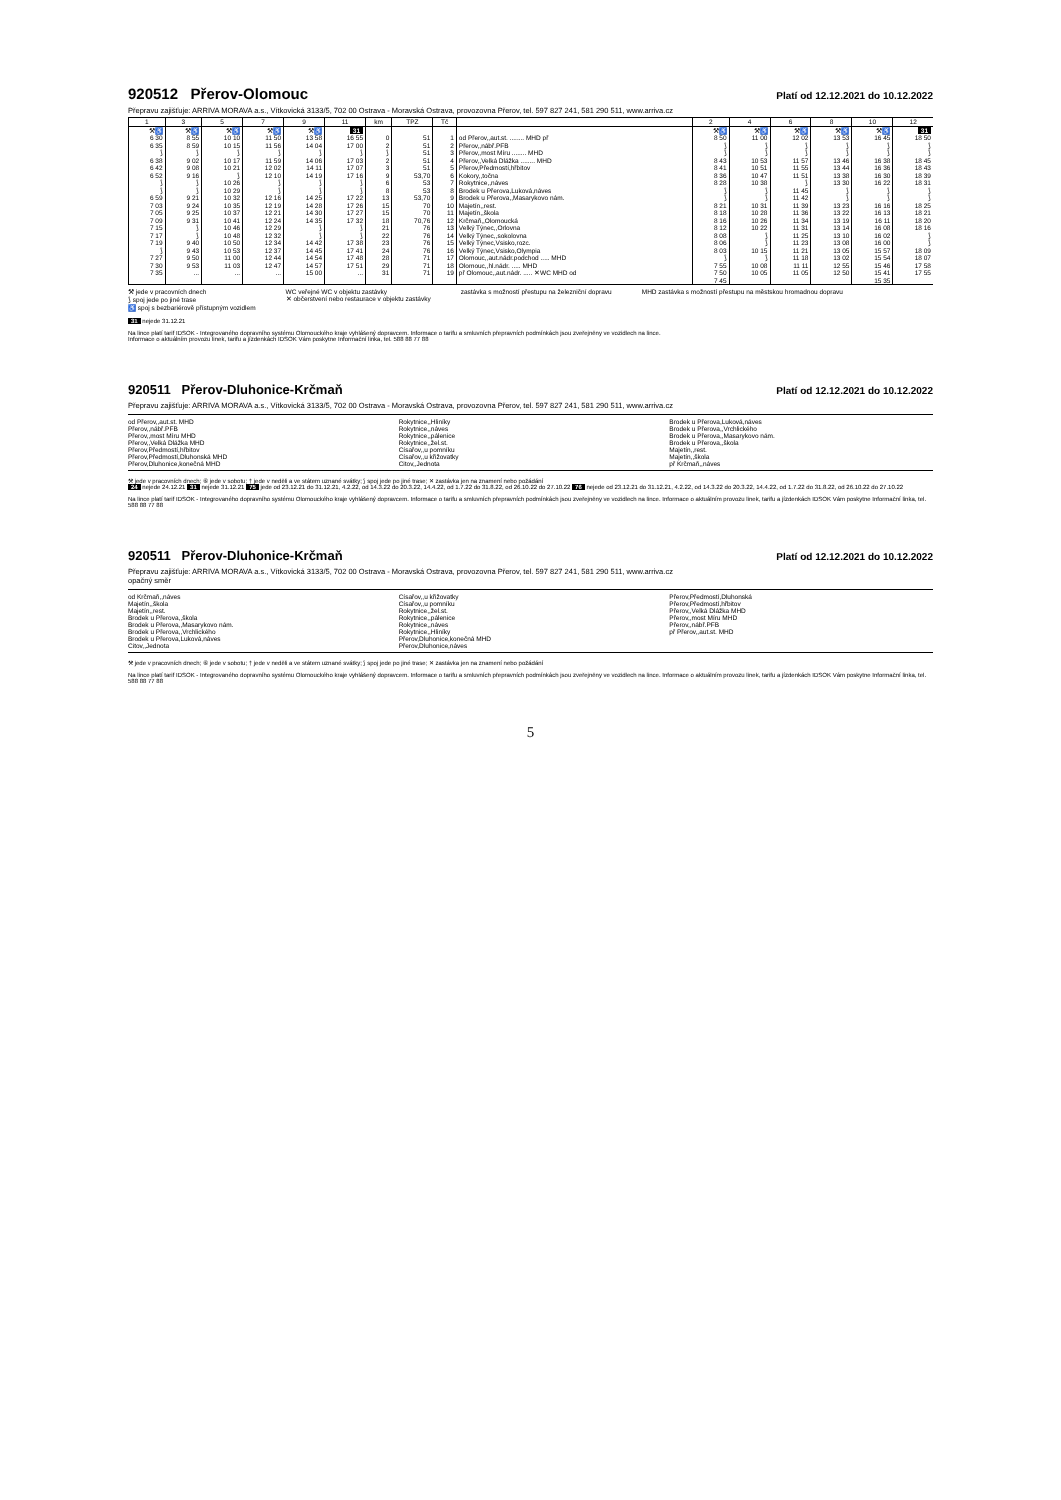920512 Přerov-Olomouc
Platí od 12.12.2021 do 10.12.2022
Přepravu zajišťuje: ARRIVA MORAVA a.s., Vítkovická 3133/5, 702 00 Ostrava - Moravská Ostrava, provozovna Přerov, tel. 597 827 241, 581 290 511, www.arriva.cz
| 1 | 3 | 5 | 7 | 9 | 11 | km | TPZ | Tč | | 2 | 4 | 6 | 8 | 10 | 12 |
| --- | --- | --- | --- | --- | --- | --- | --- | --- | --- | --- | --- | --- | --- | --- | --- |
| ⚒♿ | ⚒♿ | ⚒♿ | ⚒♿ | ⚒♿ | 31 | | | | | ⚒♿ | ⚒♿ | ⚒♿ | ⚒♿ | ⚒♿ | 31 |
| 6 30 | 8 55 | 10 10 | 11 50 | 13 58 | 16 55 | 0 | 51 | 1 | od Přerov,,aut.st. ........ MHD př | 8 50 | 11 00 | 12 02 | 13 53 | 16 45 | 18 50 |
| 6 35 | 8 59 | 10 15 | 11 56 | 14 04 | 17 00 | 2 | 51 | 2 | Přerov,,nábř.PFB | ⟆ | ⟆ | ⟆ | ⟆ | ⟆ | ⟆ |
| ⟆ | ⟆ | ⟆ | ⟆ | ⟆ | ⟆ | ⟆ | 51 | 3 | Přerov,,most Míru ........ MHD | ⟆ | ⟆ | ⟆ | ⟆ | ⟆ | ⟆ |
| 6 38 | 9 02 | 10 17 | 11 59 | 14 06 | 17 03 | 2 | 51 | 4 | Přerov,,Velká Dlážka ........ MHD | 8 43 | 10 53 | 11 57 | 13 46 | 16 38 | 18 45 |
| 6 42 | 9 08 | 10 21 | 12 02 | 14 11 | 17 07 | 3 | 51 | 5 | Přerov,Předmostí,hřbitov | 8 41 | 10 51 | 11 55 | 13 44 | 16 36 | 18 43 |
| 6 52 | 9 16 | ⟆ | 12 10 | 14 19 | 17 16 | 9 | 53,70 | 6 | Kokory,,točna | 8 36 | 10 47 | 11 51 | 13 38 | 16 30 | 18 39 |
| ⟆ | ⟆ | 10 26 | ⟆ | ⟆ | ⟆ | 6 | 53 | 7 | Rokytnice,,náves | 8 28 | 10 38 | ⟆ | 13 30 | 16 22 | 18 31 |
| ⟆ | ⟆ | 10 29 | ⟆ | ⟆ | ⟆ | 8 | 53 | 8 | Brodek u Přerova,Luková,náves | ⟆ | ⟆ | 11 45 | ⟆ | ⟆ | ⟆ |
| 6 59 | 9 21 | 10 32 | 12 16 | 14 25 | 17 22 | 13 | 53,70 | 9 | Brodek u Přerova,,Masarykovo nám. | ⟆ | ⟆ | 11 42 | ⟆ | ⟆ | ⟆ |
| 7 03 | 9 24 | 10 35 | 12 19 | 14 28 | 17 26 | 15 | 70 | 10 | Majetín,,rest. | 8 21 | 10 31 | 11 39 | 13 23 | 16 16 | 18 25 |
| 7 05 | 9 25 | 10 37 | 12 21 | 14 30 | 17 27 | 15 | 70 | 11 | Majetín,,škola | 8 18 | 10 28 | 11 36 | 13 22 | 16 13 | 18 21 |
| 7 09 | 9 31 | 10 41 | 12 24 | 14 35 | 17 32 | 18 | 70,76 | 12 | Krčmaň,,Olomoucká | 8 16 | 10 26 | 11 34 | 13 19 | 16 11 | 18 20 |
| 7 15 | ⟆ | 10 46 | 12 29 | ⟆ | ⟆ | 21 | 76 | 13 | Velký Týnec,,Orlovna | 8 12 | 10 22 | 11 31 | 13 14 | 16 08 | 18 16 |
| 7 17 | ⟆ | 10 48 | 12 32 | ⟆ | ⟆ | 22 | 76 | 14 | Velký Týnec,,sokolovna | 8 08 | ⟆ | 11 25 | 13 10 | 16 02 | ⟆ |
| 7 19 | 9 40 | 10 50 | 12 34 | 14 42 | 17 38 | 23 | 76 | 15 | Velký Týnec,Vsisko,rozc. | 8 06 | ⟆ | 11 23 | 13 08 | 16 00 | ⟆ |
| ⟆ | 9 43 | 10 53 | 12 37 | 14 45 | 17 41 | 24 | 76 | 16 | Velký Týnec,Vsisko,Olympia | 8 03 | 10 15 | 11 21 | 13 05 | 15 57 | 18 09 |
| 7 27 | 9 50 | 11 00 | 12 44 | 14 54 | 17 48 | 28 | 71 | 17 | Olomouc,,aut.nádr.podchod ..... MHD | ⟆ | ⟆ | 11 18 | 13 02 | 15 54 | 18 07 |
| 7 30 | 9 53 | 11 03 | 12 47 | 14 57 | 17 51 | 29 | 71 | 18 | Olomouc,,hl.nádr. ..... MHD | 7 55 | 10 08 | 11 11 | 12 55 | 15 46 | 17 58 |
| 7 35 | ... | ... | ... | 15 00 | ... | 31 | 71 | 19 | př Olomouc,,aut.nádr. ..... ✕WC MHD od | 7 50 | 10 05 | 11 05 | 12 50 | 15 41 | 17 55 |
| | | | | | | | | | | 7 45 | | | | 15 35 | |
⚒ jede v pracovních dnech
⟆ spoj jede po jiné trase
♿ spoj s bezbariérově přístupným vozidlem
WC veřejné WC v objektu zastávky
✕ občerstvení nebo restaurace v objektu zastávky
zastávka s možností přestupu na železniční dopravu
MHD zastávka s možností přestupu na městskou hromadnou dopravu
31 nejede 31.12.21
Na lince platí tarif IDSOK - Integrovaného dopravního systému Olomouckého kraje vyhlášený dopravcem. Informace o tarifu a smluvních přepravních podmínkách jsou zveřejněny ve vozidlech na lince.
Informace o aktuálním provozu linek, tarifu a jízdenkách IDSOK Vám poskytne Informační linka, tel. 588 88 77 88
920511 Přerov-Dluhonice-Krčmaň
Platí od 12.12.2021 do 10.12.2022
Přepravu zajišťuje: ARRIVA MORAVA a.s., Vítkovická 3133/5, 702 00 Ostrava - Moravská Ostrava, provozovna Přerov, tel. 597 827 241, 581 290 511, www.arriva.cz
od Přerov,,aut.st. MHD
Přerov,,nábř.PFB
Přerov,,most Míru MHD
Přerov,,Velká Dlážka MHD
Přerov,Předmostí,hřbitov
Přerov,Předmostí,Dluhonská MHD
Přerov,Dluhonice,konečná MHD
Rokytnice,,Hliníky
Rokytnice,,náves
Rokytnice,,pálenice
Rokytnice,,žel.st.
Císařov,,u pomníku
Císařov,,u křižovatky
Citov,,Jednota
Brodek u Přerova,Luková,náves
Brodek u Přerova,,Vrchlického
Brodek u Přerova,,Masarykovo nám.
Brodek u Přerova,,škola
Majetín,,rest.
Majetín,,škola
př Krčmaň,,náves
⚒ jede v pracovních dnech; ⑥ jede v sobotu; † jede v neděli a ve státem uznané svátky; ⟆ spoj jede po jiné trase; ✕ zastávka jen na znamení nebo požádání
24 nejede 24.12.21 31 nejede 31.12.21 75 jede od 23.12.21 do 31.12.21, 4.2.22, od 14.3.22 do 20.3.22, 14.4.22, od 1.7.22 do 31.8.22, od 26.10.22 do 27.10.22 76 nejede od 23.12.21 do 31.12.21, 4.2.22, od 14.3.22 do 20.3.22, 14.4.22, od 1.7.22 do 31.8.22, od 26.10.22 do 27.10.22
Na lince platí tarif IDSOK - Integrovaného dopravního systému Olomouckého kraje vyhlášený dopravcem. Informace o tarifu a smluvních přepravních podmínkách jsou zveřejněny ve vozidlech na lince. Informace o aktuálním provozu linek, tarifu a jízdenkách IDSOK Vám poskytne Informační linka, tel. 588 88 77 88
920511 Přerov-Dluhonice-Krčmaň
Platí od 12.12.2021 do 10.12.2022
Přepravu zajišťuje: ARRIVA MORAVA a.s., Vítkovická 3133/5, 702 00 Ostrava - Moravská Ostrava, provozovna Přerov, tel. 597 827 241, 581 290 511, www.arriva.cz
opačný směr
od Krčmaň,,náves
Majetín,,škola
Majetín,,rest.
Brodek u Přerova,,škola
Brodek u Přerova,,Masarykovo nám.
Brodek u Přerova,,Vrchlického
Brodek u Přerova,Luková,náves
Citov,,Jednota
Císařov,,u křižovatky
Císařov,,u pomníku
Rokytnice,,žel.st.
Rokytnice,,pálenice
Rokytnice,,náves
Rokytnice,,Hliníky
Přerov,Dluhonice,konečná MHD
Přerov,Dluhonice,náves
Přerov,Předmostí,Dluhonská
Přerov,Předmostí,hřbitov
Přerov,,Velká Dlážka MHD
Přerov,,most Míru MHD
Přerov,,nábř.PFB
př Přerov,,aut.st. MHD
⚒ jede v pracovních dnech; ⑥ jede v sobotu; † jede v neděli a ve státem uznané svátky; ⟆ spoj jede po jiné trase; ✕ zastávka jen na znamení nebo požádání
Na lince platí tarif IDSOK - Integrovaného dopravního systému Olomouckého kraje vyhlášený dopravcem. Informace o tarifu a smluvních přepravních podmínkách jsou zveřejněny ve vozidlech na lince. Informace o aktuálním provozu linek, tarifu a jízdenkách IDSOK Vám poskytne Informační linka, tel. 588 88 77 88
5